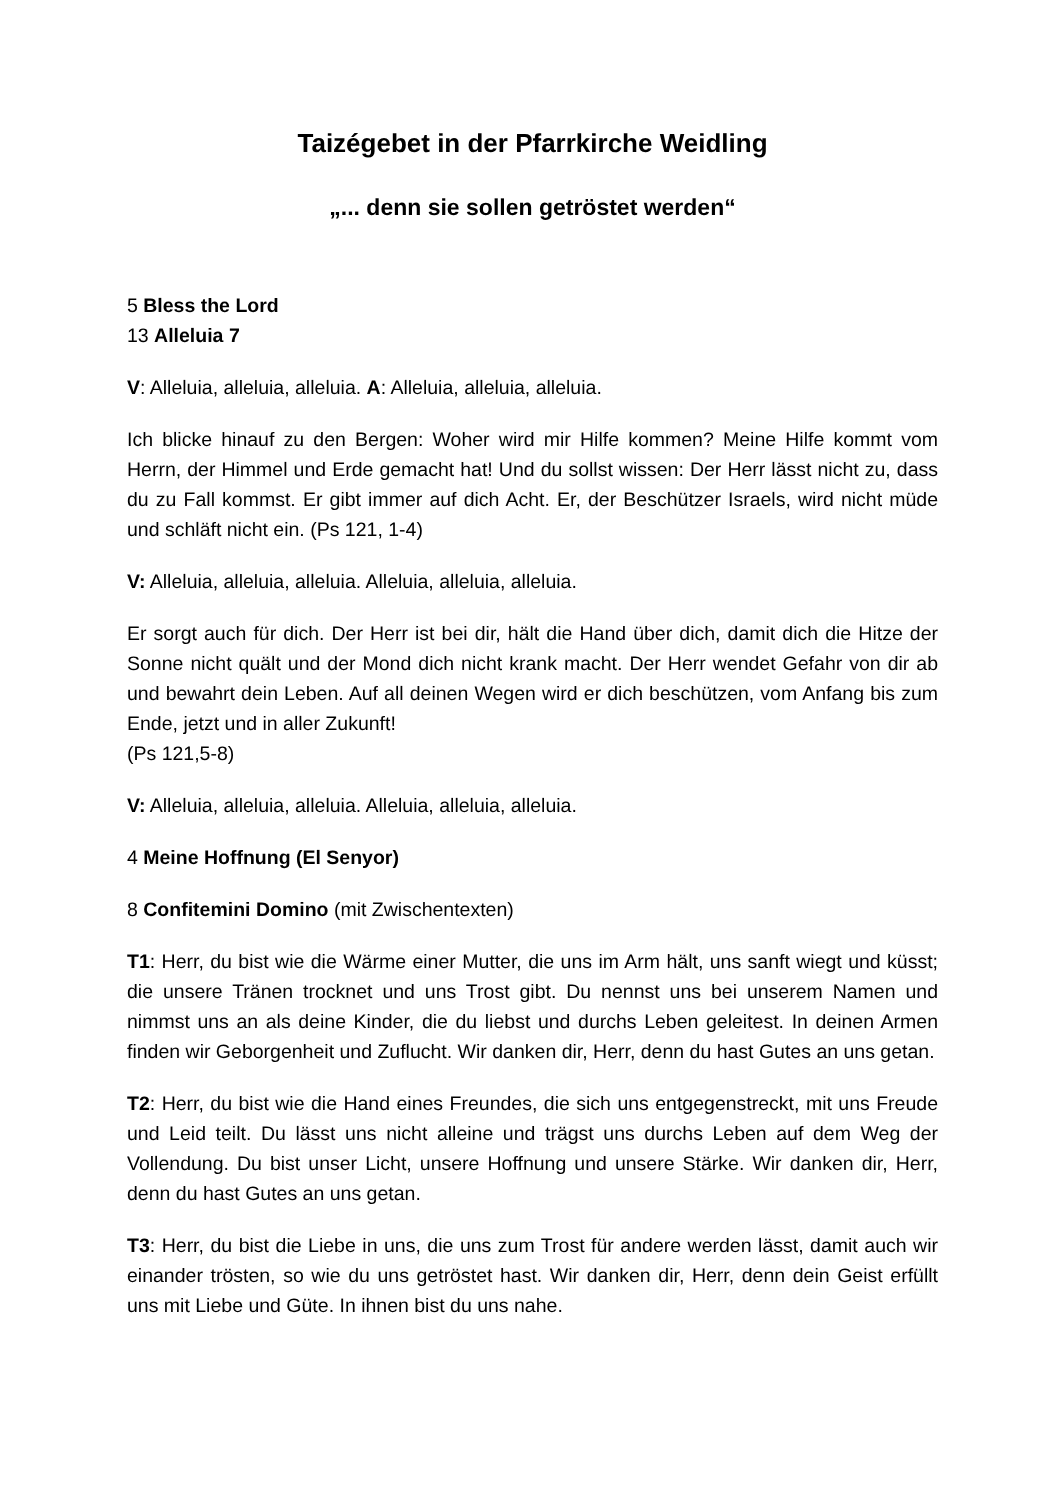Taizégebet in der Pfarrkirche Weidling
„... denn sie sollen getröstet werden“
5 Bless the Lord
13 Alleluia 7
V: Alleluia, alleluia, alleluia. A: Alleluia, alleluia, alleluia.
Ich blicke hinauf zu den Bergen: Woher wird mir Hilfe kommen? Meine Hilfe kommt vom Herrn, der Himmel und Erde gemacht hat! Und du sollst wissen: Der Herr lässt nicht zu, dass du zu Fall kommst. Er gibt immer auf dich Acht. Er, der Beschützer Israels, wird nicht müde und schläft nicht ein. (Ps 121, 1-4)
V: Alleluia, alleluia, alleluia. Alleluia, alleluia, alleluia.
Er sorgt auch für dich. Der Herr ist bei dir, hält die Hand über dich, damit dich die Hitze der Sonne nicht quält und der Mond dich nicht krank macht. Der Herr wendet Gefahr von dir ab und bewahrt dein Leben. Auf all deinen Wegen wird er dich beschützen, vom Anfang bis zum Ende, jetzt und in aller Zukunft!
(Ps 121,5-8)
V: Alleluia, alleluia, alleluia. Alleluia, alleluia, alleluia.
4 Meine Hoffnung (El Senyor)
8 Confitemini Domino (mit Zwischentexten)
T1: Herr, du bist wie die Wärme einer Mutter, die uns im Arm hält, uns sanft wiegt und küsst; die unsere Tränen trocknet und uns Trost gibt. Du nennst uns bei unserem Namen und nimmst uns an als deine Kinder, die du liebst und durchs Leben geleitest. In deinen Armen finden wir Geborgenheit und Zuflucht. Wir danken dir, Herr, denn du hast Gutes an uns getan.
T2: Herr, du bist wie die Hand eines Freundes, die sich uns entgegenstreckt, mit uns Freude und Leid teilt. Du lässt uns nicht alleine und trägst uns durchs Leben auf dem Weg der Vollendung. Du bist unser Licht, unsere Hoffnung und unsere Stärke. Wir danken dir, Herr, denn du hast Gutes an uns getan.
T3: Herr, du bist die Liebe in uns, die uns zum Trost für andere werden lässt, damit auch wir einander trösten, so wie du uns getröstet hast. Wir danken dir, Herr, denn dein Geist erfüllt uns mit Liebe und Güte. In ihnen bist du uns nahe.